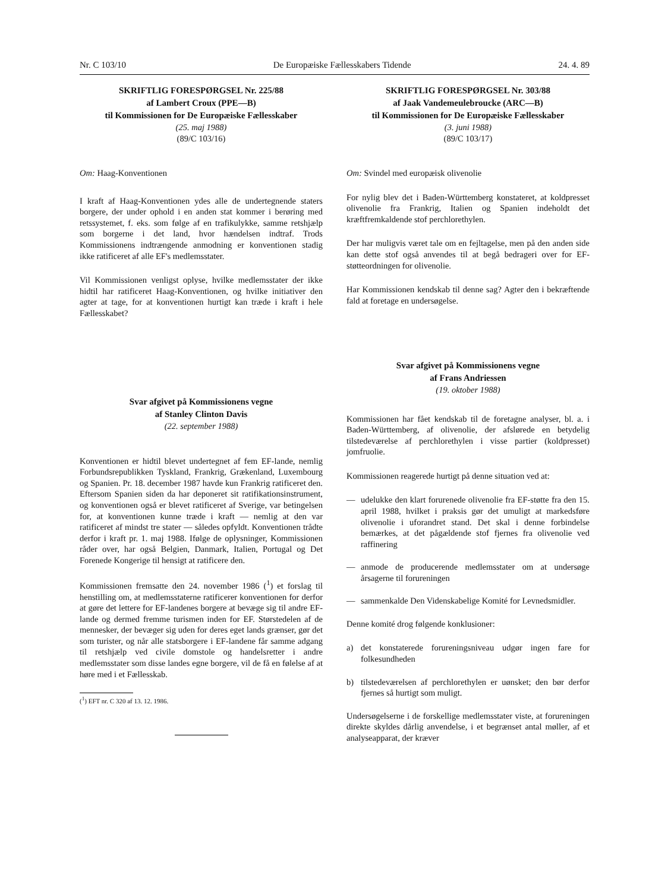Nr. C 103/10 De Europæiske Fællesskabers Tidende 24. 4. 89
SKRIFTLIG FORESPØRGSEL Nr. 225/88
af Lambert Croux (PPE—B)
til Kommissionen for De Europæiske Fællesskaber
(25. maj 1988)
(89/C 103/16)
Om: Haag-Konventionen
I kraft af Haag-Konventionen ydes alle de undertegnende staters borgere, der under ophold i en anden stat kommer i berøring med retssystemet, f. eks. som følge af en trafikulykke, samme retshjælp som borgerne i det land, hvor hændelsen indtraf. Trods Kommissionens indtrængende anmodning er konventionen stadig ikke ratificeret af alle EF's medlemsstater.
Vil Kommissionen venligst oplyse, hvilke medlemsstater der ikke hidtil har ratificeret Haag-Konventionen, og hvilke initiativer den agter at tage, for at konventionen hurtigt kan træde i kraft i hele Fællesskabet?
Svar afgivet på Kommissionens vegne
af Stanley Clinton Davis
(22. september 1988)
Konventionen er hidtil blevet undertegnet af fem EF-lande, nemlig Forbundsrepublikken Tyskland, Frankrig, Grækenland, Luxembourg og Spanien. Pr. 18. december 1987 havde kun Frankrig ratificeret den. Eftersom Spanien siden da har deponeret sit ratifikationsinstrument, og konventionen også er blevet ratificeret af Sverige, var betingelsen for, at konventionen kunne træde i kraft — nemlig at den var ratificeret af mindst tre stater — således opfyldt. Konventionen trådte derfor i kraft pr. 1. maj 1988. Ifølge de oplysninger, Kommissionen råder over, har også Belgien, Danmark, Italien, Portugal og Det Forenede Kongerige til hensigt at ratificere den.
Kommissionen fremsatte den 24. november 1986 (<sup>1</sup>) et forslag til henstilling om, at medlemsstaterne ratificerer konventionen for derfor at gøre det lettere for EF-landenes borgere at bevæge sig til andre EF-lande og dermed fremme turismen inden for EF. Størstedelen af de mennesker, der bevæger sig uden for deres eget lands grænser, gør det som turister, og når alle statsborgere i EF-landene får samme adgang til retshjælp ved civile domstole og handelsretter i andre medlemsstater som disse landes egne borgere, vil de få en følelse af at høre med i et Fællesskab.
(<sup>1</sup>) EFT nr. C 320 af 13. 12. 1986.
SKRIFTLIG FORESPØRGSEL Nr. 303/88
af Jaak Vandemeulebroucke (ARC—B)
til Kommissionen for De Europæiske Fællesskaber
(3. juni 1988)
(89/C 103/17)
Om: Svindel med europæisk olivenolie
For nylig blev det i Baden-Württemberg konstateret, at koldpresset olivenolie fra Frankrig, Italien og Spanien indeholdt det kræftfremkaldende stof perchlorethylen.
Der har muligvis været tale om en fejltagelse, men på den anden side kan dette stof også anvendes til at begå bedrageri over for EF-støtteordningen for olivenolie.
Har Kommissionen kendskab til denne sag? Agter den i bekræftende fald at foretage en undersøgelse.
Svar afgivet på Kommissionens vegne
af Frans Andriessen
(19. oktober 1988)
Kommissionen har fået kendskab til de foretagne analyser, bl. a. i Baden-Württemberg, af olivenolie, der afslørede en betydelig tilstedeværelse af perchlorethylen i visse partier (koldpresset) jomfruolie.
Kommissionen reagerede hurtigt på denne situation ved at:
— udelukke den klart forurenede olivenolie fra EF-støtte fra den 15. april 1988, hvilket i praksis gør det umuligt at markedsføre olivenolie i uforandret stand. Det skal i denne forbindelse bemærkes, at det pågældende stof fjernes fra olivenolie ved raffinering
— anmode de producerende medlemsstater om at undersøge årsagerne til forureningen
— sammenkalde Den Videnskabelige Komité for Levnedsmidler.
Denne komité drog følgende konklusioner:
a) det konstaterede forureningsniveau udgør ingen fare for folkesundheden
b) tilstedeværelsen af perchlorethylen er uønsket; den bør derfor fjernes så hurtigt som muligt.
Undersøgelserne i de forskellige medlemsstater viste, at forureningen direkte skyldes dårlig anvendelse, i et begrænset antal møller, af et analyseapparat, der kræver